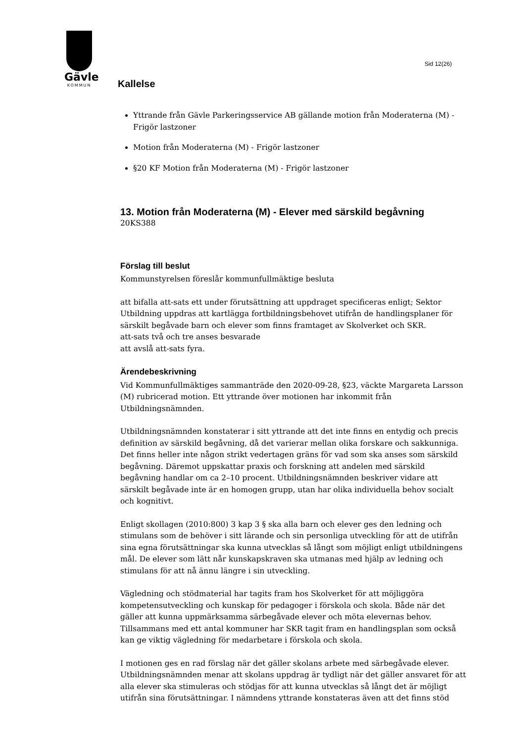Gävle
KOMMUN
Sid 12(26)
Kallelse
Yttrande från Gävle Parkeringsservice AB gällande motion från Moderaterna (M) - Frigör lastzoner
Motion från Moderaterna (M) - Frigör lastzoner
§20 KF Motion från Moderaterna (M) - Frigör lastzoner
13. Motion från Moderaterna (M) - Elever med särskild begåvning
20KS388
Förslag till beslut
Kommunstyrelsen föreslår kommunfullmäktige besluta
att bifalla att-sats ett under förutsättning att uppdraget specificeras enligt; Sektor Utbildning uppdras att kartlägga fortbildningsbehovet utifrån de handlingsplaner för särskilt begåvade barn och elever som finns framtaget av Skolverket och SKR.
att-sats två och tre anses besvarade
att avslå att-sats fyra.
Ärendebeskrivning
Vid Kommunfullmäktiges sammanträde den 2020-09-28, §23, väckte Margareta Larsson (M) rubricerad motion. Ett yttrande över motionen har inkommit från Utbildningsnämnden.
Utbildningsnämnden konstaterar i sitt yttrande att det inte finns en entydig och precis definition av särskild begåvning, då det varierar mellan olika forskare och sakkunniga. Det finns heller inte någon strikt vedertagen gräns för vad som ska anses som särskild begåvning. Däremot uppskattar praxis och forskning att andelen med särskild begåvning handlar om ca 2–10 procent. Utbildningsnämnden beskriver vidare att särskilt begåvade inte är en homogen grupp, utan har olika individuella behov socialt och kognitivt.
Enligt skollagen (2010:800) 3 kap 3 § ska alla barn och elever ges den ledning och stimulans som de behöver i sitt lärande och sin personliga utveckling för att de utifrån sina egna förutsättningar ska kunna utvecklas så långt som möjligt enligt utbildningens mål. De elever som lätt når kunskapskraven ska utmanas med hjälp av ledning och stimulans för att nå ännu längre i sin utveckling.
Vägledning och stödmaterial har tagits fram hos Skolverket för att möjliggöra kompetensutveckling och kunskap för pedagoger i förskola och skola. Både när det gäller att kunna uppmärksamma särbegåvade elever och möta elevernas behov. Tillsammans med ett antal kommuner har SKR tagit fram en handlingsplan som också kan ge viktig vägledning för medarbetare i förskola och skola.
I motionen ges en rad förslag när det gäller skolans arbete med särbegåvade elever. Utbildningsnämnden menar att skolans uppdrag är tydligt när det gäller ansvaret för att alla elever ska stimuleras och stödjas för att kunna utvecklas så långt det är möjligt utifrån sina förutsättningar. I nämndens yttrande konstateras även att det finns stöd